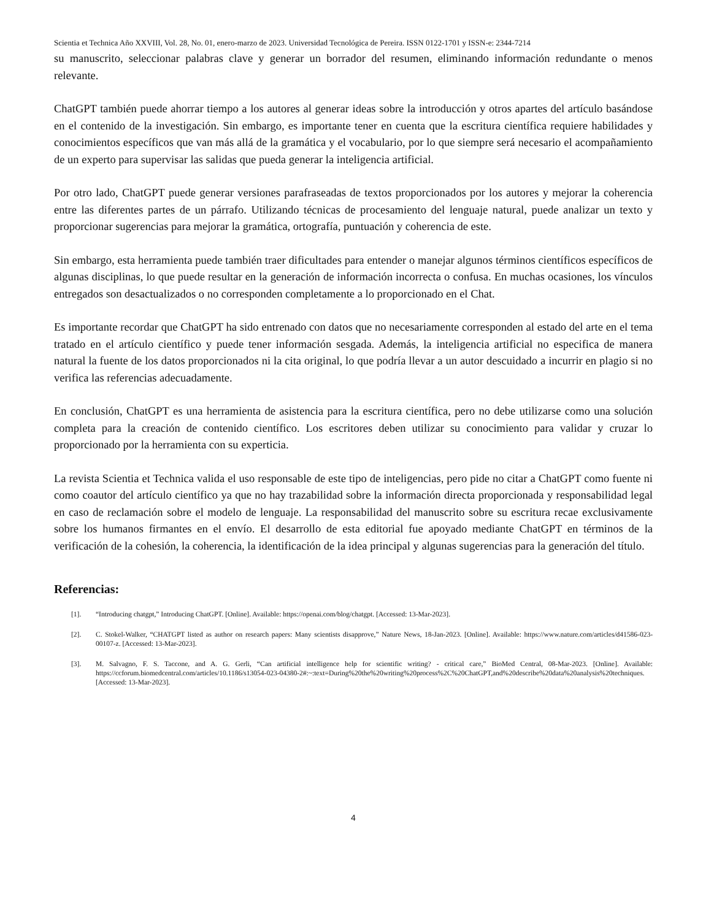Scientia et Technica Año XXVIII, Vol. 28, No. 01, enero-marzo de 2023. Universidad Tecnológica de Pereira. ISSN 0122-1701 y ISSN-e: 2344-7214
su manuscrito, seleccionar palabras clave y generar un borrador del resumen, eliminando información redundante o menos relevante.
ChatGPT también puede ahorrar tiempo a los autores al generar ideas sobre la introducción y otros apartes del artículo basándose en el contenido de la investigación. Sin embargo, es importante tener en cuenta que la escritura científica requiere habilidades y conocimientos específicos que van más allá de la gramática y el vocabulario, por lo que siempre será necesario el acompañamiento de un experto para supervisar las salidas que pueda generar la inteligencia artificial.
Por otro lado, ChatGPT puede generar versiones parafraseadas de textos proporcionados por los autores y mejorar la coherencia entre las diferentes partes de un párrafo. Utilizando técnicas de procesamiento del lenguaje natural, puede analizar un texto y proporcionar sugerencias para mejorar la gramática, ortografía, puntuación y coherencia de este.
Sin embargo, esta herramienta puede también traer dificultades para entender o manejar algunos términos científicos específicos de algunas disciplinas, lo que puede resultar en la generación de información incorrecta o confusa. En muchas ocasiones, los vínculos entregados son desactualizados o no corresponden completamente a lo proporcionado en el Chat.
Es importante recordar que ChatGPT ha sido entrenado con datos que no necesariamente corresponden al estado del arte en el tema tratado en el artículo científico y puede tener información sesgada. Además, la inteligencia artificial no especifica de manera natural la fuente de los datos proporcionados ni la cita original, lo que podría llevar a un autor descuidado a incurrir en plagio si no verifica las referencias adecuadamente.
En conclusión, ChatGPT es una herramienta de asistencia para la escritura científica, pero no debe utilizarse como una solución completa para la creación de contenido científico. Los escritores deben utilizar su conocimiento para validar y cruzar lo proporcionado por la herramienta con su experticia.
La revista Scientia et Technica valida el uso responsable de este tipo de inteligencias, pero pide no citar a ChatGPT como fuente ni como coautor del artículo científico ya que no hay trazabilidad sobre la información directa proporcionada y responsabilidad legal en caso de reclamación sobre el modelo de lenguaje. La responsabilidad del manuscrito sobre su escritura recae exclusivamente sobre los humanos firmantes en el envío. El desarrollo de esta editorial fue apoyado mediante ChatGPT en términos de la verificación de la cohesión, la coherencia, la identificación de la idea principal y algunas sugerencias para la generación del título.
Referencias:
[1]. “Introducing chatgpt,” Introducing ChatGPT. [Online]. Available: https://openai.com/blog/chatgpt. [Accessed: 13-Mar-2023].
[2]. C. Stokel-Walker, “CHATGPT listed as author on research papers: Many scientists disapprove,” Nature News, 18-Jan-2023. [Online]. Available: https://www.nature.com/articles/d41586-023-00107-z. [Accessed: 13-Mar-2023].
[3]. M. Salvagno, F. S. Taccone, and A. G. Gerli, “Can artificial intelligence help for scientific writing? - critical care,” BioMed Central, 08-Mar-2023. [Online]. Available: https://ccforum.biomedcentral.com/articles/10.1186/s13054-023-04380-2#:~:text=During%20the%20writing%20process%2C%20ChatGPT,and%20describe%20data%20analysis%20techniques. [Accessed: 13-Mar-2023].
4